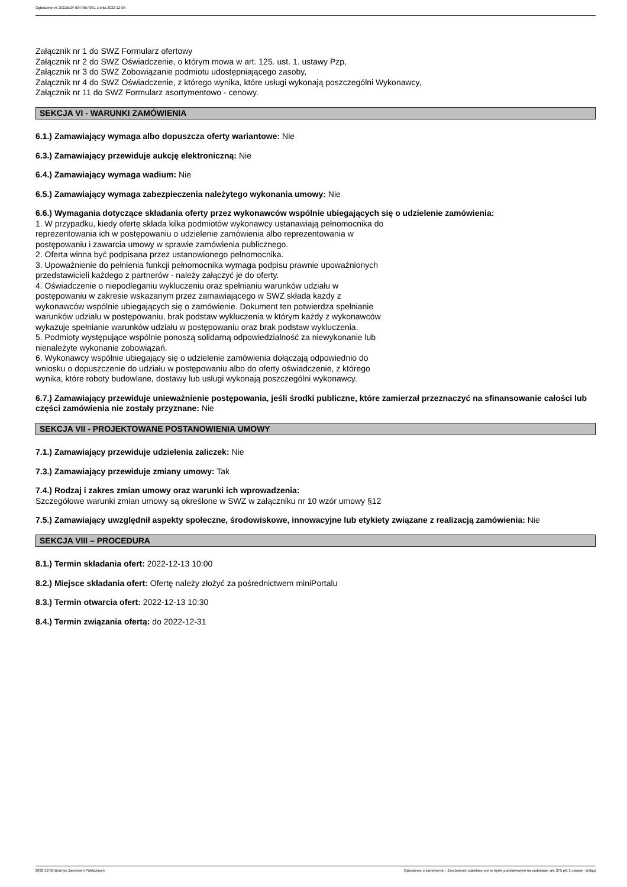Ogłoszenie nr 2022/BZP 00476679/01 z dnia 2022-12-05
Załącznik nr 1 do SWZ Formularz ofertowy
Załącznik nr 2 do SWZ Oświadczenie, o którym mowa w art. 125. ust. 1. ustawy Pzp,
Załącznik nr 3 do SWZ Zobowiązanie podmiotu udostępniającego zasoby,
Załącznik nr 4 do SWZ Oświadczenie, z którego wynika, które usługi wykonają poszczególni Wykonawcy,
Załącznik nr 11 do SWZ Formularz asortymentowo - cenowy.
SEKCJA VI - WARUNKI ZAMÓWIENIA
6.1.) Zamawiający wymaga albo dopuszcza oferty wariantowe: Nie
6.3.) Zamawiający przewiduje aukcję elektroniczną: Nie
6.4.) Zamawiający wymaga wadium: Nie
6.5.) Zamawiający wymaga zabezpieczenia należytego wykonania umowy: Nie
6.6.) Wymagania dotyczące składania oferty przez wykonawców wspólnie ubiegających się o udzielenie zamówienia:
1. W przypadku, kiedy ofertę składa kilka podmiotów wykonawcy ustanawiają pełnomocnika do
reprezentowania ich w postępowaniu o udzielenie zamówienia albo reprezentowania w
postępowaniu i zawarcia umowy w sprawie zamówienia publicznego.
2. Oferta winna być podpisana przez ustanowionego pełnomocnika.
3. Upoważnienie do pełnienia funkcji pełnomocnika wymaga podpisu prawnie upoważnionych
przedstawicieli każdego z partnerów - należy załączyć je do oferty.
4. Oświadczenie o niepodleganiu wykluczeniu oraz spełnianiu warunków udziału w
postępowaniu w zakresie wskazanym przez zamawiającego w SWZ składa każdy z
wykonawców wspólnie ubiegających się o zamówienie. Dokument ten potwierdza spełnianie
warunków udziału w postępowaniu, brak podstaw wykluczenia w którym każdy z wykonawców
wykazuje spełnianie warunków udziału w postępowaniu oraz brak podstaw wykluczenia.
5. Podmioty występujące wspólnie ponoszą solidarną odpowiedzialność za niewykonanie lub
nienależyte wykonanie zobowiązań.
6. Wykonawcy wspólnie ubiegający się o udzielenie zamówienia dołączają odpowiednio do
wniosku o dopuszczenie do udziału w postępowaniu albo do oferty oświadczenie, z którego
wynika, które roboty budowlane, dostawy lub usługi wykonają poszczególni wykonawcy.
6.7.) Zamawiający przewiduje unieważnienie postępowania, jeśli środki publiczne, które zamierzał przeznaczyć na sfinansowanie całości lub części zamówienia nie zostały przyznane: Nie
SEKCJA VII - PROJEKTOWANE POSTANOWIENIA UMOWY
7.1.) Zamawiający przewiduje udzielenia zaliczek: Nie
7.3.) Zamawiający przewiduje zmiany umowy: Tak
7.4.) Rodzaj i zakres zmian umowy oraz warunki ich wprowadzenia:
Szczegółowe warunki zmian umowy są określone w SWZ w załączniku nr 10 wzór umowy §12
7.5.) Zamawiający uwzględnił aspekty społeczne, środowiskowe, innowacyjne lub etykiety związane z realizacją zamówienia: Nie
SEKCJA VIII – PROCEDURA
8.1.) Termin składania ofert: 2022-12-13 10:00
8.2.) Miejsce składania ofert: Ofertę należy złożyć za pośrednictwem miniPortalu
8.3.) Termin otwarcia ofert: 2022-12-13 10:30
8.4.) Termin związania ofertą: do 2022-12-31
2022-12-05 Biuletyn Zamówień Publicznych Ogłoszenie o zamówieniu - Zamówienie udzielane jest w trybie podstawowym na podstawie: art. 275 pkt 1 ustawy - Usługi